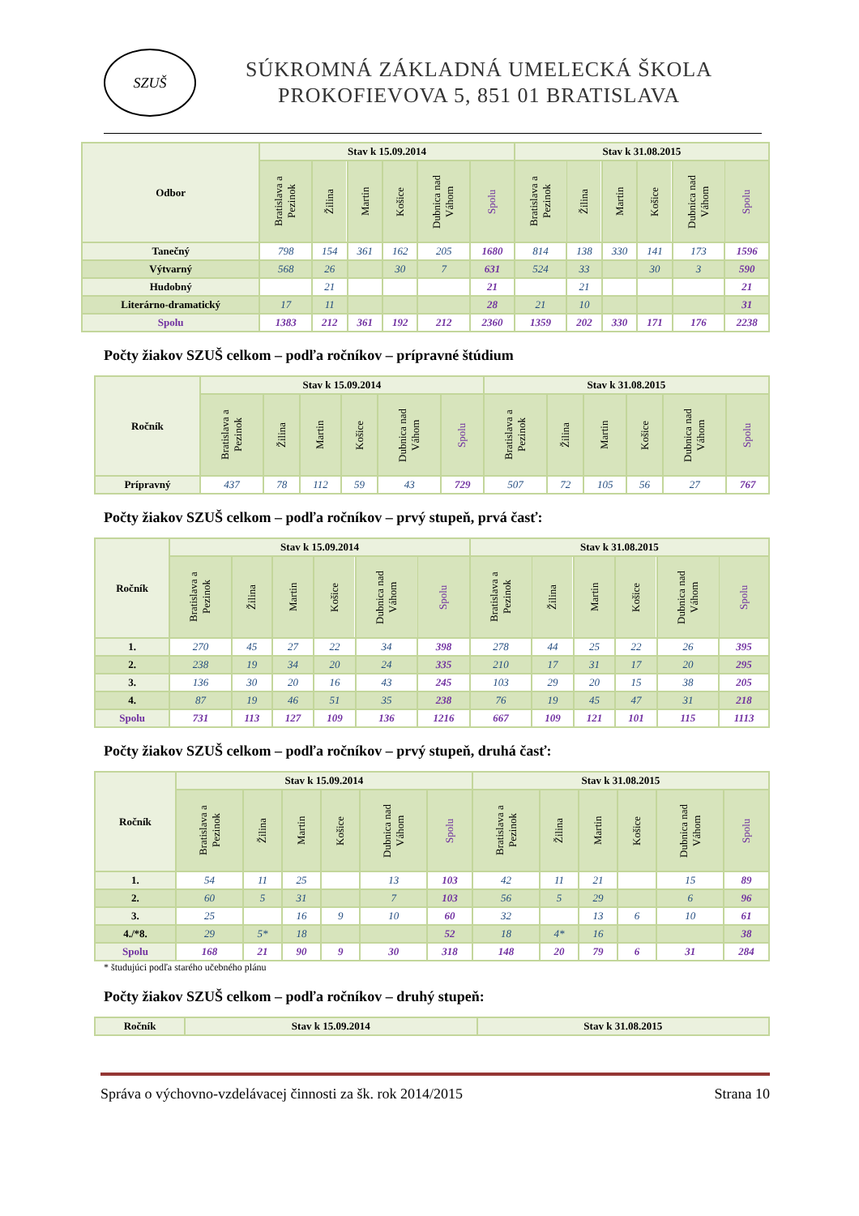SZUŠ
SÚKROMNÁ ZÁKLADNÁ UMELECKÁ ŠKOLA
PROKOFIEVOVA 5, 851 01 BRATISLAVA
| Odbor | Stav k 15.09.2014 | | | | | | Stav k 31.08.2015 | | | | | |
| --- | --- | --- | --- | --- | --- | --- | --- | --- | --- | --- | --- | --- |
| | Bratislava a Pezinok | Žilina | Martin | Košice | Dubnica nad Váhom | Spolu | Bratislava a Pezinok | Žilina | Martin | Košice | Dubnica nad Váhom | Spolu |
| Tanečný | 798 | 154 | 361 | 162 | 205 | 1680 | 814 | 138 | 330 | 141 | 173 | 1596 |
| Výtvarný | 568 | 26 | | 30 | 7 | 631 | 524 | 33 | | 30 | 3 | 590 |
| Hudobný | | 21 | | | | 21 | | 21 | | | | 21 |
| Literárno-dramatický | 17 | 11 | | | | 28 | 21 | 10 | | | | 31 |
| Spolu | 1383 | 212 | 361 | 192 | 212 | 2360 | 1359 | 202 | 330 | 171 | 176 | 2238 |
Počty žiakov SZUŠ celkom – podľa ročníkov – prípravné štúdium
| Ročník | Stav k 15.09.2014 | | | | | | Stav k 31.08.2015 | | | | | |
| --- | --- | --- | --- | --- | --- | --- | --- | --- | --- | --- | --- | --- |
| | Bratislava a Pezinok | Žilina | Martin | Košice | Dubnica nad Váhom | Spolu | Bratislava a Pezinok | Žilina | Martin | Košice | Dubnica nad Váhom | Spolu |
| Prípravný | 437 | 78 | 112 | 59 | 43 | 729 | 507 | 72 | 105 | 56 | 27 | 767 |
Počty žiakov SZUŠ celkom – podľa ročníkov – prvý stupeň, prvá časť:
| Ročník | Stav k 15.09.2014 | | | | | | Stav k 31.08.2015 | | | | | |
| --- | --- | --- | --- | --- | --- | --- | --- | --- | --- | --- | --- | --- |
| | Bratislava a Pezinok | Žilina | Martin | Košice | Dubnica nad Váhom | Spolu | Bratislava a Pezinok | Žilina | Martin | Košice | Dubnica nad Váhom | Spolu |
| 1. | 270 | 45 | 27 | 22 | 34 | 398 | 278 | 44 | 25 | 22 | 26 | 395 |
| 2. | 238 | 19 | 34 | 20 | 24 | 335 | 210 | 17 | 31 | 17 | 20 | 295 |
| 3. | 136 | 30 | 20 | 16 | 43 | 245 | 103 | 29 | 20 | 15 | 38 | 205 |
| 4. | 87 | 19 | 46 | 51 | 35 | 238 | 76 | 19 | 45 | 47 | 31 | 218 |
| Spolu | 731 | 113 | 127 | 109 | 136 | 1216 | 667 | 109 | 121 | 101 | 115 | 1113 |
Počty žiakov SZUŠ celkom – podľa ročníkov – prvý stupeň, druhá časť:
| Ročník | Stav k 15.09.2014 | | | | | | Stav k 31.08.2015 | | | | | |
| --- | --- | --- | --- | --- | --- | --- | --- | --- | --- | --- | --- | --- |
| | Bratislava a Pezinok | Žilina | Martin | Košice | Dubnica nad Váhom | Spolu | Bratislava a Pezinok | Žilina | Martin | Košice | Dubnica nad Váhom | Spolu |
| 1. | 54 | 11 | 25 | | 13 | 103 | 42 | 11 | 21 | | 15 | 89 |
| 2. | 60 | 5 | 31 | | 7 | 103 | 56 | 5 | 29 | | 6 | 96 |
| 3. | 25 | | 16 | 9 | 10 | 60 | 32 | | 13 | 6 | 10 | 61 |
| 4./*8. | 29 | 5* | 18 | | | 52 | 18 | 4* | 16 | | | 38 |
| Spolu | 168 | 21 | 90 | 9 | 30 | 318 | 148 | 20 | 79 | 6 | 31 | 284 |
* študujúci podľa starého učebného plánu
Počty žiakov SZUŠ celkom – podľa ročníkov – druhý stupeň:
| Ročník | Stav k 15.09.2014 | Stav k 31.08.2015 |
| --- | --- | --- |
Správa o výchovno-vzdelávacej činnosti za šk. rok 2014/2015 Strana 10